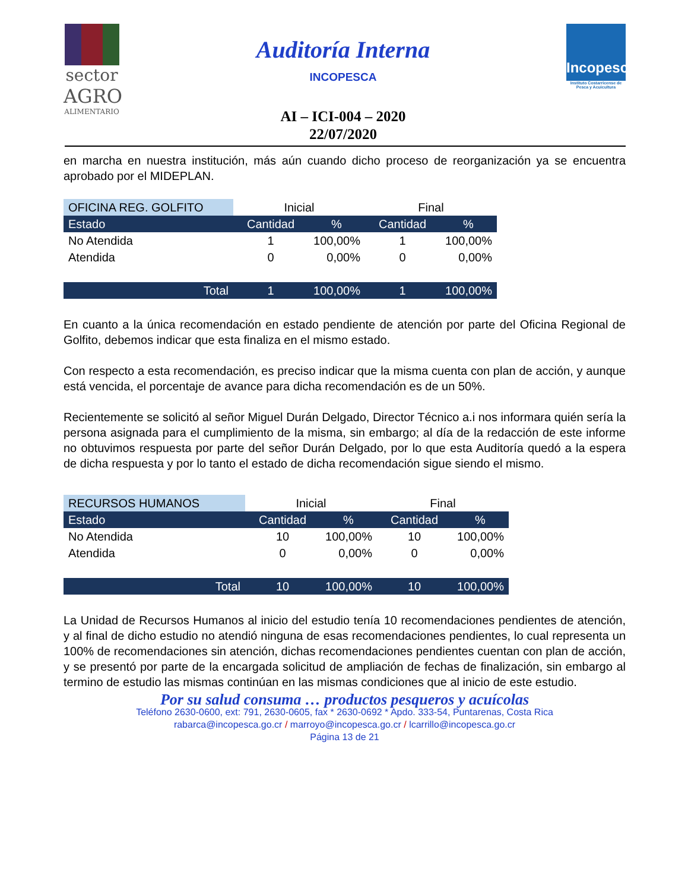sector
AGRO
ALIMENTARIO
Auditoría Interna
INCOPESCA
AI – ICI-004 – 2020
22/07/2020
Incopesca
Instituto Costarricense de Pesca y Acuicultura
en marcha en nuestra institución, más aún cuando dicho proceso de reorganización ya se encuentra aprobado por el MIDEPLAN.
| OFICINA REG. GOLFITO | Inicial | | Final | |
| --- | --- | --- | --- | --- |
| Estado | Cantidad | % | Cantidad | % |
| No Atendida | 1 | 100,00% | 1 | 100,00% |
| Atendida | 0 | 0,00% | 0 | 0,00% |
| Total | 1 | 100,00% | 1 | 100,00% |
En cuanto a la única recomendación en estado pendiente de atención por parte del Oficina Regional de Golfito, debemos indicar que esta finaliza en el mismo estado.
Con respecto a esta recomendación, es preciso indicar que la misma cuenta con plan de acción, y aunque está vencida, el porcentaje de avance para dicha recomendación es de un 50%.
Recientemente se solicitó al señor Miguel Durán Delgado, Director Técnico a.i nos informara quién sería la persona asignada para el cumplimiento de la misma, sin embargo; al día de la redacción de este informe no obtuvimos respuesta por parte del señor Durán Delgado, por lo que esta Auditoría quedó a la espera de dicha respuesta y por lo tanto el estado de dicha recomendación sigue siendo el mismo.
| RECURSOS HUMANOS | Inicial | | Final | |
| --- | --- | --- | --- | --- |
| Estado | Cantidad | % | Cantidad | % |
| No Atendida | 10 | 100,00% | 10 | 100,00% |
| Atendida | 0 | 0,00% | 0 | 0,00% |
| Total | 10 | 100,00% | 10 | 100,00% |
La Unidad de Recursos Humanos al inicio del estudio tenía 10 recomendaciones pendientes de atención, y al final de dicho estudio no atendió ninguna de esas recomendaciones pendientes, lo cual representa un 100% de recomendaciones sin atención, dichas recomendaciones pendientes cuentan con plan de acción, y se presentó por parte de la encargada solicitud de ampliación de fechas de finalización, sin embargo al termino de estudio las mismas continúan en las mismas condiciones que al inicio de este estudio.
Por su salud consuma … productos pesqueros y acuícolas
Teléfono 2630-0600, ext: 791, 2630-0605, fax * 2630-0692 * Apdo. 333-54, Puntarenas, Costa Rica
rabarca@incopesca.go.cr / marroyo@incopesca.go.cr / lcarrillo@incopesca.go.cr
Página 13 de 21